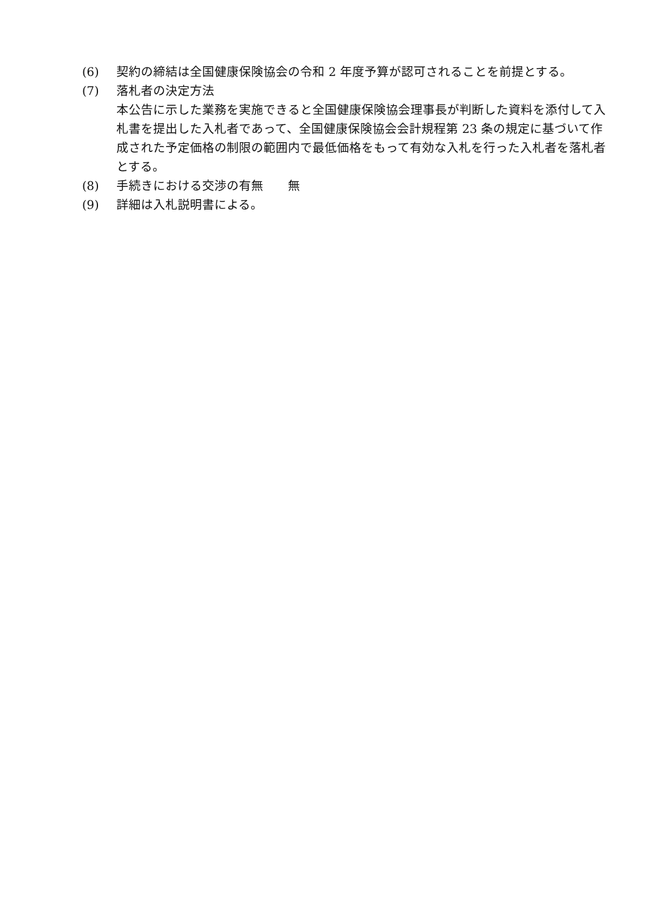(6) 契約の締結は全国健康保険協会の令和 2 年度予算が認可されることを前提とする。
(7) 落札者の決定方法
本公告に示した業務を実施できると全国健康保険協会理事長が判断した資料を添付して入札書を提出した入札者であって、全国健康保険協会会計規程第 23 条の規定に基づいて作成された予定価格の制限の範囲内で最低価格をもって有効な入札を行った入札者を落札者とする。
(8) 手続きにおける交渉の有無　　無
(9) 詳細は入札説明書による。